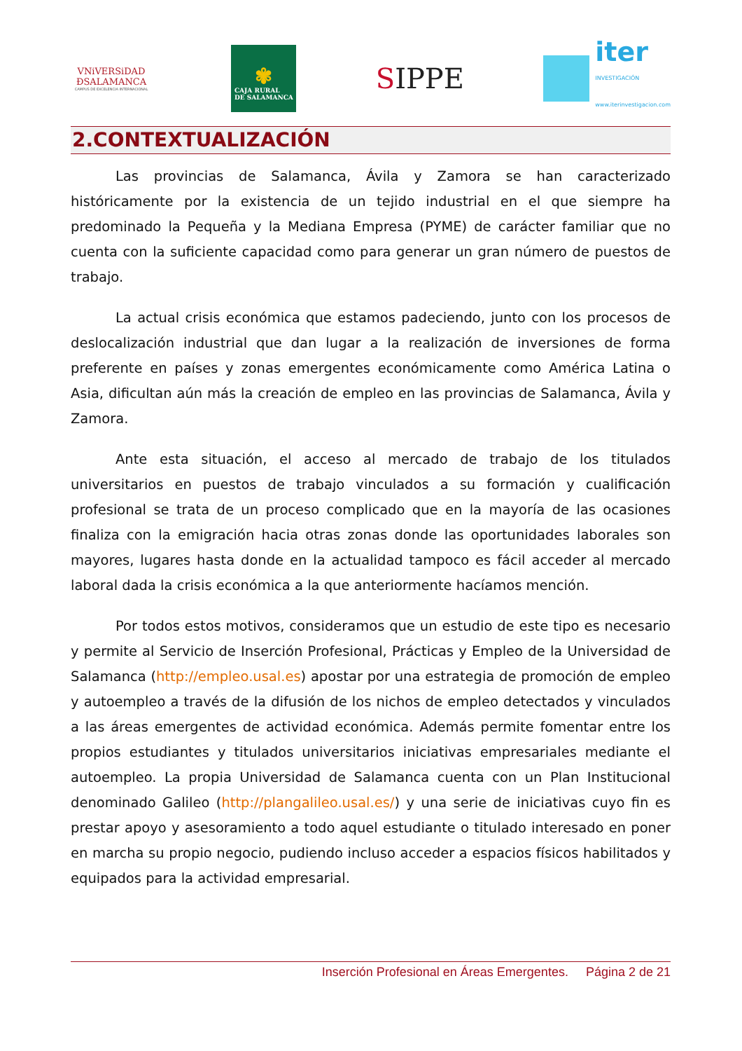VNiVERSiDAD
ÐSALAMANCA
CAMPUS DE EXCELENCIA INTERNACIONAL
✾
CAJA RURAL
DE SALAMANCA
SIPPE
iter
INVESTIGACIÓN
www.iterinvestigacion.com
2.CONTEXTUALIZACIÓN
Las provincias de Salamanca, Ávila y Zamora se han caracterizado históricamente por la existencia de un tejido industrial en el que siempre ha predominado la Pequeña y la Mediana Empresa (PYME) de carácter familiar que no cuenta con la suficiente capacidad como para generar un gran número de puestos de trabajo.
La actual crisis económica que estamos padeciendo, junto con los procesos de deslocalización industrial que dan lugar a la realización de inversiones de forma preferente en países y zonas emergentes económicamente como América Latina o Asia, dificultan aún más la creación de empleo en las provincias de Salamanca, Ávila y Zamora.
Ante esta situación, el acceso al mercado de trabajo de los titulados universitarios en puestos de trabajo vinculados a su formación y cualificación profesional se trata de un proceso complicado que en la mayoría de las ocasiones finaliza con la emigración hacia otras zonas donde las oportunidades laborales son mayores, lugares hasta donde en la actualidad tampoco es fácil acceder al mercado laboral dada la crisis económica a la que anteriormente hacíamos mención.
Por todos estos motivos, consideramos que un estudio de este tipo es necesario y permite al Servicio de Inserción Profesional, Prácticas y Empleo de la Universidad de Salamanca (http://empleo.usal.es) apostar por una estrategia de promoción de empleo y autoempleo a través de la difusión de los nichos de empleo detectados y vinculados a las áreas emergentes de actividad económica. Además permite fomentar entre los propios estudiantes y titulados universitarios iniciativas empresariales mediante el autoempleo. La propia Universidad de Salamanca cuenta con un Plan Institucional denominado Galileo (http://plangalileo.usal.es/) y una serie de iniciativas cuyo fin es prestar apoyo y asesoramiento a todo aquel estudiante o titulado interesado en poner en marcha su propio negocio, pudiendo incluso acceder a espacios físicos habilitados y equipados para la actividad empresarial.
Inserción Profesional en Áreas Emergentes. Página 2 de 21